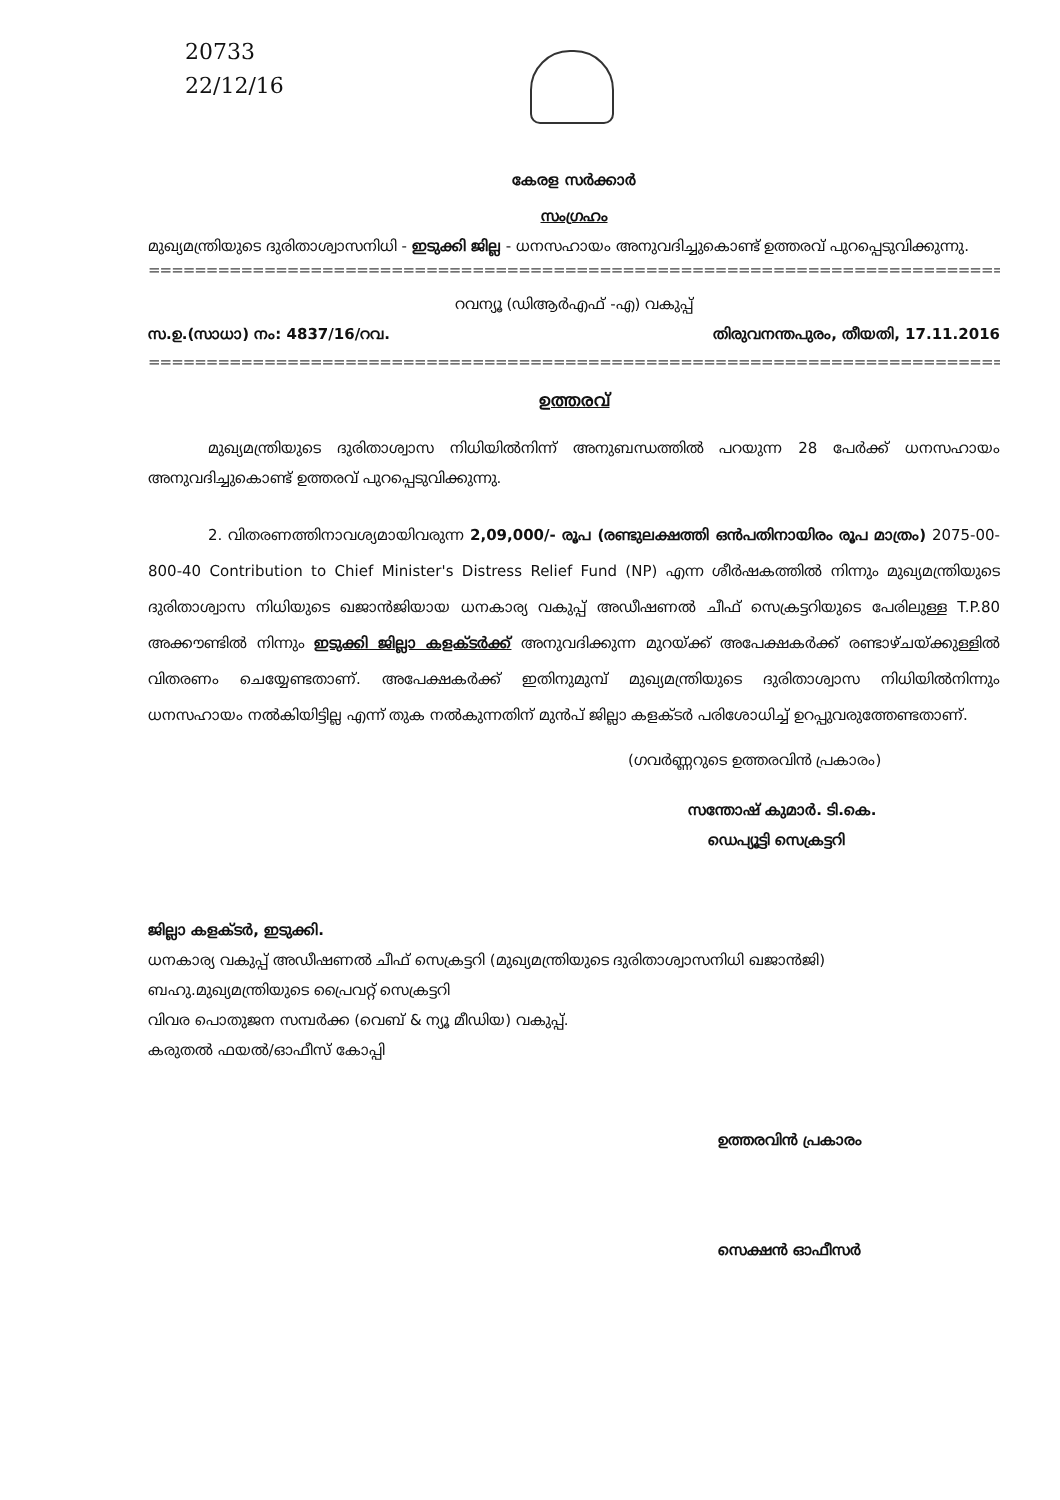20733
22/12/16
കേരള സർക്കാർ
സംഗ്രഹം
മുഖ്യമന്ത്രിയുടെ ദുരിതാശ്വാസനിധി - ഇടുക്കി ജില്ല - ധനസഹായം അനുവദിച്ചുകൊണ്ട് ഉത്തരവ് പുറപ്പെടുവിക്കുന്നു.
==================================================================================
റവന്യൂ (ഡിആർഎഫ് -എ) വകുപ്പ്
സ.ഉ.(സാധാ) നം: 4837/16/റവ. തിരുവനന്തപുരം, തീയതി, 17.11.2016
==================================================================================
ഉത്തരവ്
മുഖ്യമന്ത്രിയുടെ ദുരിതാശ്വാസ നിധിയിൽനിന്ന് അനുബന്ധത്തിൽ പറയുന്ന 28 പേർക്ക് ധനസഹായം അനുവദിച്ചുകൊണ്ട് ഉത്തരവ് പുറപ്പെടുവിക്കുന്നു.
2. വിതരണത്തിനാവശ്യമായിവരുന്ന 2,09,000/- രൂപ (രണ്ടുലക്ഷത്തി ഒൻപതിനായിരം രൂപ മാത്രം) 2075-00-800-40 Contribution to Chief Minister's Distress Relief Fund (NP) എന്ന ശീർഷകത്തിൽ നിന്നും മുഖ്യമന്ത്രിയുടെ ദുരിതാശ്വാസ നിധിയുടെ ഖജാൻജിയായ ധനകാര്യ വകുപ്പ് അഡീഷണൽ ചീഫ് സെക്രട്ടറിയുടെ പേരിലുള്ള T.P.80 അക്കൗണ്ടിൽ നിന്നും ഇടുക്കി ജില്ലാ കളക്ടർക്ക് അനുവദിക്കുന്ന മുറയ്ക്ക് അപേക്ഷകർക്ക് രണ്ടാഴ്ചയ്ക്കുള്ളിൽ വിതരണം ചെയ്യേണ്ടതാണ്. അപേക്ഷകർക്ക് ഇതിനുമുമ്പ് മുഖ്യമന്ത്രിയുടെ ദുരിതാശ്വാസ നിധിയിൽനിന്നും ധനസഹായം നൽകിയിട്ടില്ല എന്ന് തുക നൽകുന്നതിന് മുൻപ് ജില്ലാ കളക്ടർ പരിശോധിച്ച് ഉറപ്പുവരുത്തേണ്ടതാണ്.
(ഗവർണ്ണറുടെ ഉത്തരവിൻ പ്രകാരം)
സന്തോഷ് കുമാർ. ടി.കെ.
ഡെപ്യൂട്ടി സെക്രട്ടറി
ജില്ലാ കളക്ടർ, ഇടുക്കി.
ധനകാര്യ വകുപ്പ് അഡീഷണൽ ചീഫ് സെക്രട്ടറി (മുഖ്യമന്ത്രിയുടെ ദുരിതാശ്വാസനിധി ഖജാൻജി)
ബഹു.മുഖ്യമന്ത്രിയുടെ പ്രൈവറ്റ് സെക്രട്ടറി
വിവര പൊതുജന സമ്പർക്ക (വെബ് & ന്യൂ മീഡിയ) വകുപ്പ്.
കരുതൽ ഫയൽ/ഓഫീസ് കോപ്പി
ഉത്തരവിൻ പ്രകാരം
സെക്ഷൻ ഓഫീസർ